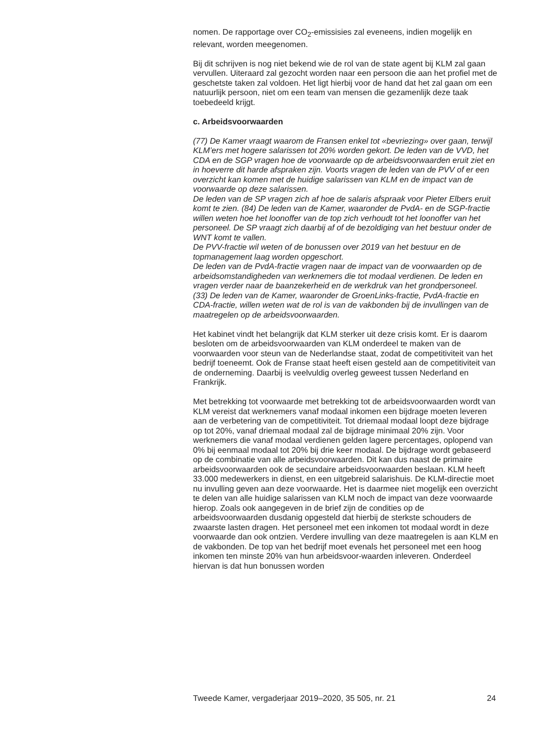nomen. De rapportage over CO<sub>2</sub>-emissisies zal eveneens, indien mogelijk en relevant, worden meegenomen.
Bij dit schrijven is nog niet bekend wie de rol van de state agent bij KLM zal gaan vervullen. Uiteraard zal gezocht worden naar een persoon die aan het profiel met de geschetste taken zal voldoen. Het ligt hierbij voor de hand dat het zal gaan om een natuurlijk persoon, niet om een team van mensen die gezamenlijk deze taak toebedeeld krijgt.
c. Arbeidsvoorwaarden
(77) De Kamer vraagt waarom de Fransen enkel tot «bevriezing» over gaan, terwijl KLM’ers met hogere salarissen tot 20% worden gekort. De leden van de VVD, het CDA en de SGP vragen hoe de voorwaarde op de arbeidsvoorwaarden eruit ziet en in hoeverre dit harde afspraken zijn. Voorts vragen de leden van de PVV of er een overzicht kan komen met de huidige salarissen van KLM en de impact van de voorwaarde op deze salarissen.
De leden van de SP vragen zich af hoe de salaris afspraak voor Pieter Elbers eruit komt te zien. (84) De leden van de Kamer, waaronder de PvdA- en de SGP-fractie willen weten hoe het loonoffer van de top zich verhoudt tot het loonoffer van het personeel. De SP vraagt zich daarbij af of de bezoldiging van het bestuur onder de WNT komt te vallen.
De PVV-fractie wil weten of de bonussen over 2019 van het bestuur en de topmanagement laag worden opgeschort.
De leden van de PvdA-fractie vragen naar de impact van de voorwaarden op de arbeidsomstandigheden van werknemers die tot modaal verdienen. De leden en vragen verder naar de baanzekerheid en de werkdruk van het grondpersoneel.
(33) De leden van de Kamer, waaronder de GroenLinks-fractie, PvdA-fractie en CDA-fractie, willen weten wat de rol is van de vakbonden bij de invullingen van de maatregelen op de arbeidsvoorwaarden.
Het kabinet vindt het belangrijk dat KLM sterker uit deze crisis komt. Er is daarom besloten om de arbeidsvoorwaarden van KLM onderdeel te maken van de voorwaarden voor steun van de Nederlandse staat, zodat de competitiviteit van het bedrijf toeneemt. Ook de Franse staat heeft eisen gesteld aan de competitiviteit van de onderneming. Daarbij is veelvuldig overleg geweest tussen Nederland en Frankrijk.
Met betrekking tot voorwaarde met betrekking tot de arbeidsvoorwaarden wordt van KLM vereist dat werknemers vanaf modaal inkomen een bijdrage moeten leveren aan de verbetering van de competitiviteit. Tot driemaal modaal loopt deze bijdrage op tot 20%, vanaf driemaal modaal zal de bijdrage minimaal 20% zijn. Voor werknemers die vanaf modaal verdienen gelden lagere percentages, oplopend van 0% bij eenmaal modaal tot 20% bij drie keer modaal. De bijdrage wordt gebaseerd op de combinatie van alle arbeidsvoorwaarden. Dit kan dus naast de primaire arbeidsvoorwaarden ook de secundaire arbeidsvoorwaarden beslaan. KLM heeft 33.000 medewerkers in dienst, en een uitgebreid salarishuis. De KLM-directie moet nu invulling geven aan deze voorwaarde. Het is daarmee niet mogelijk een overzicht te delen van alle huidige salarissen van KLM noch de impact van deze voorwaarde hierop. Zoals ook aangegeven in de brief zijn de condities op de arbeidsvoorwaarden dusdanig opgesteld dat hierbij de sterkste schouders de zwaarste lasten dragen. Het personeel met een inkomen tot modaal wordt in deze voorwaarde dan ook ontzien. Verdere invulling van deze maatregelen is aan KLM en de vakbonden. De top van het bedrijf moet evenals het personeel met een hoog inkomen ten minste 20% van hun arbeidsvoor-waarden inleveren. Onderdeel hiervan is dat hun bonussen worden
Tweede Kamer, vergaderjaar 2019–2020, 35 505, nr. 21 24